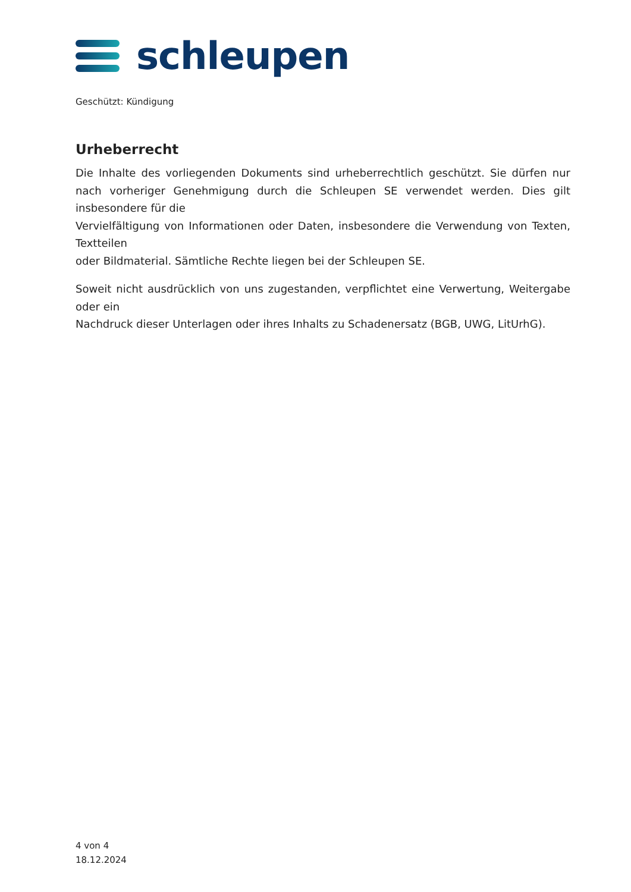schleupen
Geschützt: Kündigung
Urheberrecht
Die Inhalte des vorliegenden Dokuments sind urheberrechtlich geschützt. Sie dürfen nur nach vorheriger Genehmigung durch die Schleupen SE verwendet werden. Dies gilt insbesondere für die
Vervielfältigung von Informationen oder Daten, insbesondere die Verwendung von Texten, Textteilen
oder Bildmaterial. Sämtliche Rechte liegen bei der Schleupen SE.
Soweit nicht ausdrücklich von uns zugestanden, verpflichtet eine Verwertung, Weitergabe oder ein
Nachdruck dieser Unterlagen oder ihres Inhalts zu Schadenersatz (BGB, UWG, LitUrhG).
4 von 4
18.12.2024